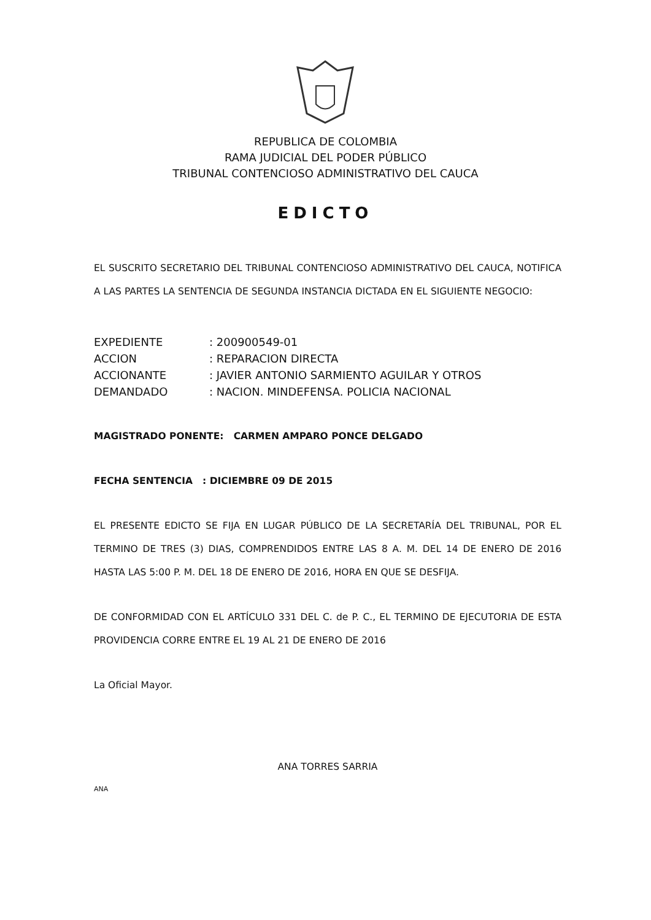REPUBLICA DE COLOMBIA
RAMA JUDICIAL DEL PODER PÚBLICO
TRIBUNAL CONTENCIOSO ADMINISTRATIVO DEL CAUCA
EDICTO
EL SUSCRITO SECRETARIO DEL TRIBUNAL CONTENCIOSO ADMINISTRATIVO DEL CAUCA, NOTIFICA A LAS PARTES LA SENTENCIA DE SEGUNDA INSTANCIA DICTADA EN EL SIGUIENTE NEGOCIO:
| EXPEDIENTE | : 200900549-01 |
| ACCION | : REPARACION DIRECTA |
| ACCIONANTE | : JAVIER ANTONIO SARMIENTO AGUILAR Y OTROS |
| DEMANDADO | : NACION. MINDEFENSA. POLICIA NACIONAL |
MAGISTRADO PONENTE: CARMEN AMPARO PONCE DELGADO
FECHA SENTENCIA : DICIEMBRE 09 DE 2015
EL PRESENTE EDICTO SE FIJA EN LUGAR PÚBLICO DE LA SECRETARÍA DEL TRIBUNAL, POR EL TERMINO DE TRES (3) DIAS, COMPRENDIDOS ENTRE LAS 8 A. M. DEL 14 DE ENERO DE 2016 HASTA LAS 5:00 P. M. DEL 18 DE ENERO DE 2016, HORA EN QUE SE DESFIJA.
DE CONFORMIDAD CON EL ARTÍCULO 331 DEL C. de P. C., EL TERMINO DE EJECUTORIA DE ESTA PROVIDENCIA CORRE ENTRE EL 19 AL 21 DE ENERO DE 2016
La Oficial Mayor.
ANA TORRES SARRIA
ANA